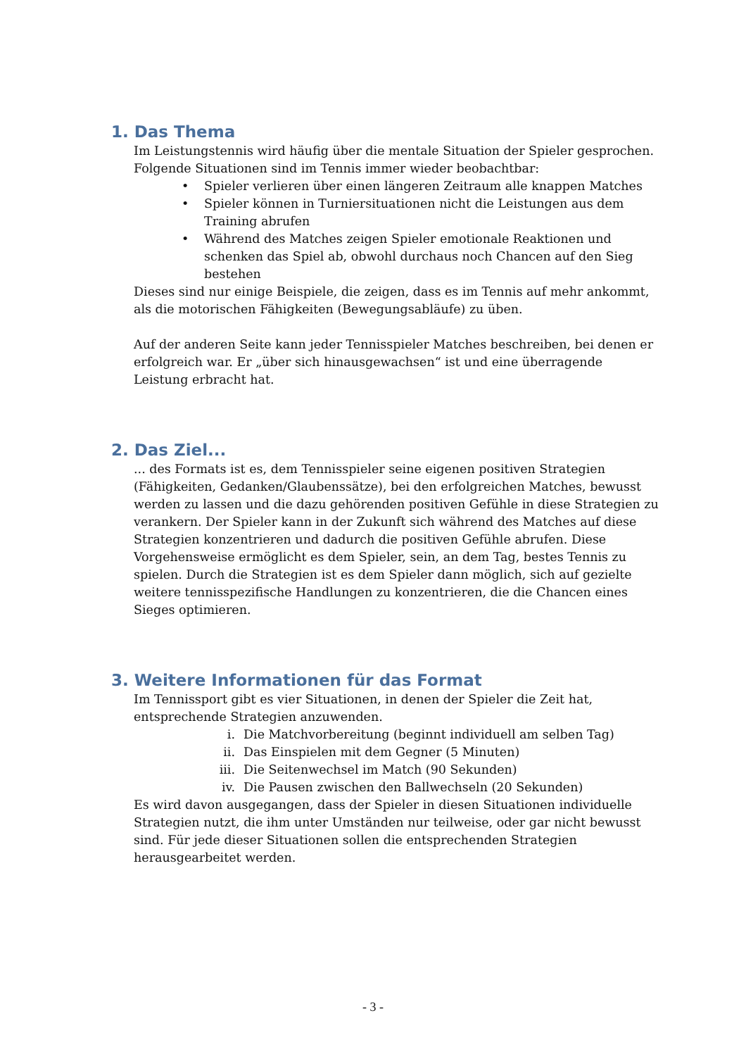1. Das Thema
Im Leistungstennis wird häufig über die mentale Situation der Spieler gesprochen. Folgende Situationen sind im Tennis immer wieder beobachtbar:
• Spieler verlieren über einen längeren Zeitraum alle knappen Matches
• Spieler können in Turniersituationen nicht die Leistungen aus dem Training abrufen
• Während des Matches zeigen Spieler emotionale Reaktionen und schenken das Spiel ab, obwohl durchaus noch Chancen auf den Sieg bestehen
Dieses sind nur einige Beispiele, die zeigen, dass es im Tennis auf mehr ankommt, als die motorischen Fähigkeiten (Bewegungsabläufe) zu üben.
Auf der anderen Seite kann jeder Tennisspieler Matches beschreiben, bei denen er erfolgreich war. Er „über sich hinausgewachsen“ ist und eine überragende Leistung erbracht hat.
2. Das Ziel...
... des Formats ist es, dem Tennisspieler seine eigenen positiven Strategien (Fähigkeiten, Gedanken/Glaubenssätze), bei den erfolgreichen Matches, bewusst werden zu lassen und die dazu gehörenden positiven Gefühle in diese Strategien zu verankern. Der Spieler kann in der Zukunft sich während des Matches auf diese Strategien konzentrieren und dadurch die positiven Gefühle abrufen. Diese Vorgehensweise ermöglicht es dem Spieler, sein, an dem Tag, bestes Tennis zu spielen. Durch die Strategien ist es dem Spieler dann möglich, sich auf gezielte weitere tennisspezifische Handlungen zu konzentrieren, die die Chancen eines Sieges optimieren.
3. Weitere Informationen für das Format
Im Tennissport gibt es vier Situationen, in denen der Spieler die Zeit hat, entsprechende Strategien anzuwenden.
i. Die Matchvorbereitung (beginnt individuell am selben Tag)
ii. Das Einspielen mit dem Gegner (5 Minuten)
iii. Die Seitenwechsel im Match (90 Sekunden)
iv. Die Pausen zwischen den Ballwechseln (20 Sekunden)
Es wird davon ausgegangen, dass der Spieler in diesen Situationen individuelle Strategien nutzt, die ihm unter Umständen nur teilweise, oder gar nicht bewusst sind. Für jede dieser Situationen sollen die entsprechenden Strategien herausgearbeitet werden.
- 3 -